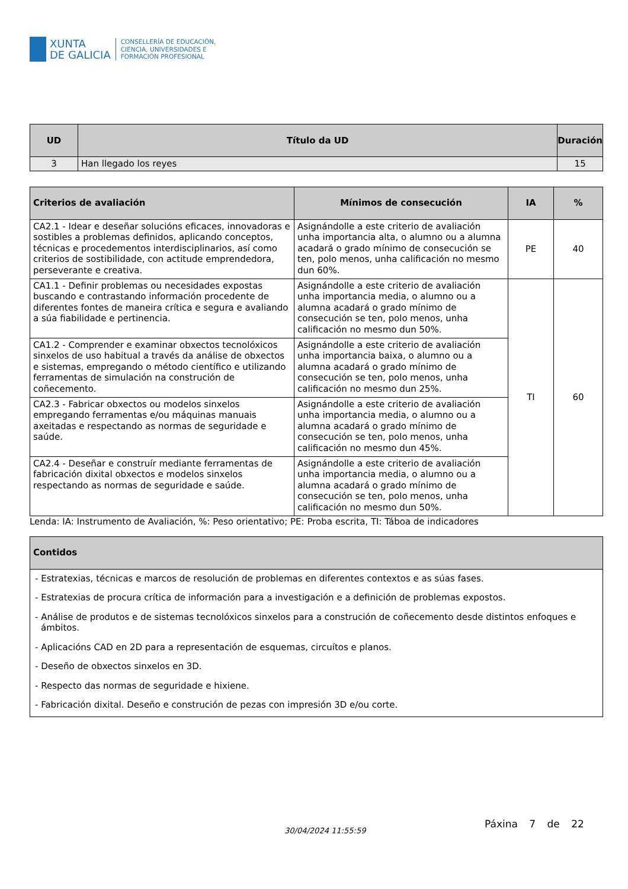XUNTA
DE GALICIA
CONSELLERÍA DE EDUCACIÓN,
CIENCIA, UNIVERSIDADES E
FORMACIÓN PROFESIONAL
| UD | Título da UD | Duración |
| --- | --- | --- |
| 3 | Han llegado los reyes | 15 |
| Criterios de avaliación | Mínimos de consecución | IA | % |
| --- | --- | --- | --- |
| CA2.1 - Idear e deseñar solucións eficaces, innovadoras e sostibles a problemas definidos, aplicando conceptos, técnicas e procedementos interdisciplinarios, así como criterios de sostibilidade, con actitude emprendedora, perseverante e creativa. | Asignándolle a este criterio de avaliación unha importancia alta, o alumno ou a alumna acadará o grado mínimo de consecución se ten, polo menos, unha calificación no mesmo dun 60%. | PE | 40 |
| CA1.1 - Definir problemas ou necesidades expostas buscando e contrastando información procedente de diferentes fontes de maneira crítica e segura e avaliando a súa fiabilidade e pertinencia. | Asignándolle a este criterio de avaliación unha importancia media, o alumno ou a alumna acadará o grado mínimo de consecución se ten, polo menos, unha calificación no mesmo dun 50%. | TI | 60 |
| CA1.2 - Comprender e examinar obxectos tecnolóxicos sinxelos de uso habitual a través da análise de obxectos e sistemas, empregando o método científico e utilizando ferramentas de simulación na construción de coñecemento. | Asignándolle a este criterio de avaliación unha importancia baixa, o alumno ou a alumna acadará o grado mínimo de consecución se ten, polo menos, unha calificación no mesmo dun 25%. | | |
| CA2.3 - Fabricar obxectos ou modelos sinxelos empregando ferramentas e/ou máquinas manuais axeitadas e respectando as normas de seguridade e saúde. | Asignándolle a este criterio de avaliación unha importancia media, o alumno ou a alumna acadará o grado mínimo de consecución se ten, polo menos, unha calificación no mesmo dun 45%. | | |
| CA2.4 - Deseñar e construír mediante ferramentas de fabricación dixital obxectos e modelos sinxelos respectando as normas de seguridade e saúde. | Asignándolle a este criterio de avaliación unha importancia media, o alumno ou a alumna acadará o grado mínimo de consecución se ten, polo menos, unha calificación no mesmo dun 50%. | | |
Lenda: IA: Instrumento de Avaliación, %: Peso orientativo; PE: Proba escrita, TI: Táboa de indicadores
| Contidos |
| --- |
| - Estratexias, técnicas e marcos de resolución de problemas en diferentes contextos e as súas fases. - Estratexias de procura crítica de información para a investigación e a definición de problemas expostos. - Análise de produtos e de sistemas tecnolóxicos sinxelos para a construción de coñecemento desde distintos enfoques e ámbitos. - Aplicacións CAD en 2D para a representación de esquemas, circuítos e planos. - Deseño de obxectos sinxelos en 3D. - Respecto das normas de seguridade e hixiene. - Fabricación dixital. Deseño e construción de pezas con impresión 3D e/ou corte. |
30/04/2024 11:55:59
Páxina 7 de 22